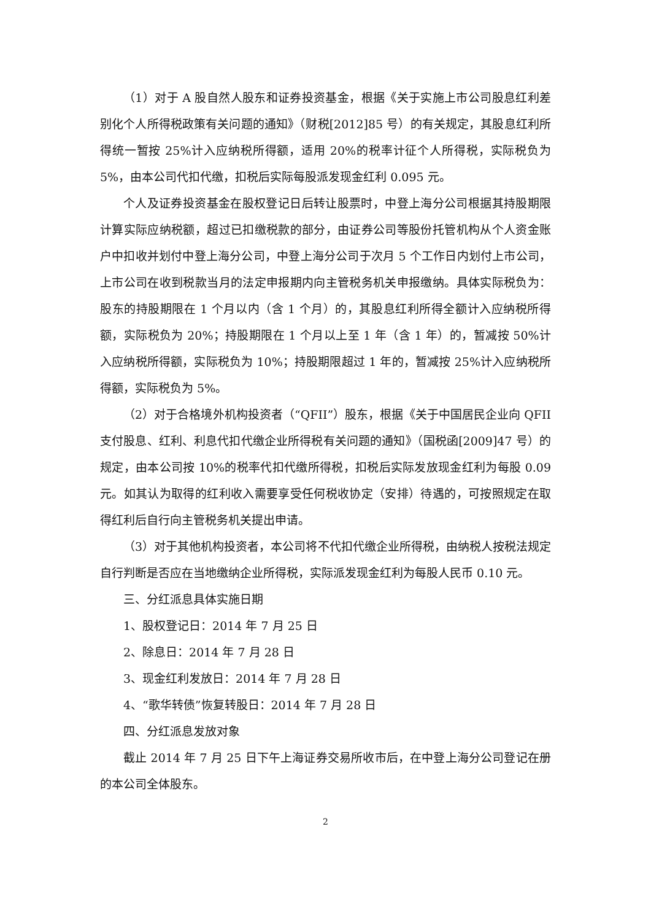（1）对于 A 股自然人股东和证券投资基金，根据《关于实施上市公司股息红利差别化个人所得税政策有关问题的通知》（财税[2012]85 号）的有关规定，其股息红利所得统一暂按 25%计入应纳税所得额，适用 20%的税率计征个人所得税，实际税负为 5%，由本公司代扣代缴，扣税后实际每股派发现金红利 0.095 元。
个人及证券投资基金在股权登记日后转让股票时，中登上海分公司根据其持股期限计算实际应纳税额，超过已扣缴税款的部分，由证券公司等股份托管机构从个人资金账户中扣收并划付中登上海分公司，中登上海分公司于次月 5 个工作日内划付上市公司，上市公司在收到税款当月的法定申报期内向主管税务机关申报缴纳。具体实际税负为：股东的持股期限在 1 个月以内（含 1 个月）的，其股息红利所得全额计入应纳税所得额，实际税负为 20%；持股期限在 1 个月以上至 1 年（含 1 年）的，暂减按 50%计入应纳税所得额，实际税负为 10%；持股期限超过 1 年的，暂减按 25%计入应纳税所得额，实际税负为 5%。
（2）对于合格境外机构投资者（“QFII”）股东，根据《关于中国居民企业向 QFII 支付股息、红利、利息代扣代缴企业所得税有关问题的通知》（国税函[2009]47 号）的规定，由本公司按 10%的税率代扣代缴所得税，扣税后实际发放现金红利为每股 0.09 元。如其认为取得的红利收入需要享受任何税收协定（安排）待遇的，可按照规定在取得红利后自行向主管税务机关提出申请。
（3）对于其他机构投资者，本公司将不代扣代缴企业所得税，由纳税人按税法规定自行判断是否应在当地缴纳企业所得税，实际派发现金红利为每股人民币 0.10 元。
三、分红派息具体实施日期
1、股权登记日：2014 年 7 月 25 日
2、除息日：2014 年 7 月 28 日
3、现金红利发放日：2014 年 7 月 28 日
4、“歌华转债”恢复转股日：2014 年 7 月 28 日
四、分红派息发放对象
截止 2014 年 7 月 25 日下午上海证券交易所收市后，在中登上海分公司登记在册的本公司全体股东。
2